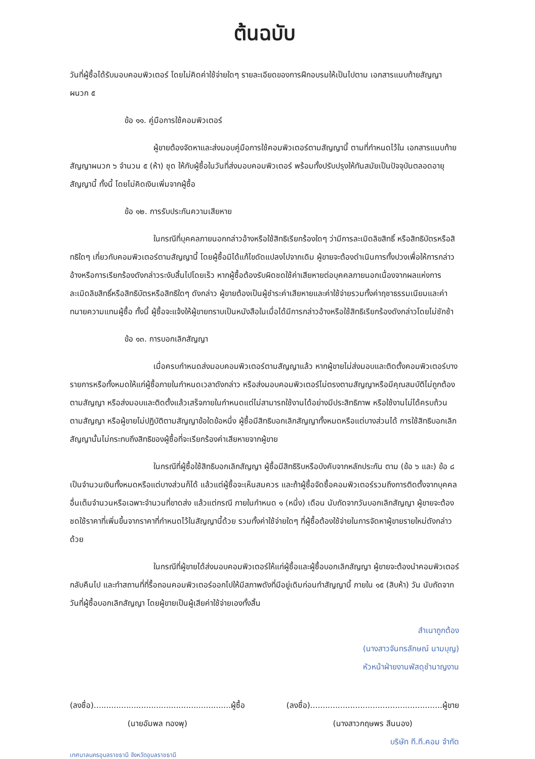ต้นฉบับ
วันที่ผู้ซื้อได้รับมอบคอมพิวเตอร์ โดยไม่คิดค่าใช้จ่ายใดๆ รายละเอียดของการฝึกอบรมให้เป็นไปตาม เอกสารแนบท้ายสัญญาผนวก ๕
ข้อ ๑๑. คู่มือการใช้คอมพิวเตอร์
ผู้ขายต้องจัดหาและส่งมอบคู่มือการใช้คอมพิวเตอร์ตามสัญญานี้ ตามที่กำหนดไว้ใน เอกสารแนบท้ายสัญญาผนวก ๖ จำนวน ๕ (ห้า) ชุด ให้กับผู้ซื้อในวันที่ส่งมอบคอมพิวเตอร์ พร้อมทั้งปรับปรุงให้ทันสมัยเป็นปัจจุบันตลอดอายุสัญญานี้ ทั้งนี้ โดยไม่คิดเงินเพิ่มจากผู้ซื้อ
ข้อ ๑๒. การรับประกันความเสียหาย
ในกรณีที่บุคคลภายนอกกล่าวอ้างหรือใช้สิทธิเรียกร้องใดๆ ว่ามีการละเมิดลิขสิทธิ์ หรือสิทธิบัตรหรือสิทธิใดๆ เกี่ยวกับคอมพิวเตอร์ตามสัญญานี้ โดยผู้ซื้อมิได้แก้ไขดัดแปลงไปจากเดิม ผู้ขายจะต้องดำเนินการทั้งปวงเพื่อให้การกล่าวอ้างหรือการเรียกร้องดังกล่าวระงับสิ้นไปโดยเร็ว หากผู้ซื้อต้องรับผิดชดใช้ค่าเสียหายต่อบุคคลภายนอกเนื่องจากผลแห่งการละเมิดลิขสิทธิ์หรือสิทธิบัตรหรือสิทธิใดๆ ดังกล่าว ผู้ขายต้องเป็นผู้ชำระค่าเสียหายและค่าใช้จ่ายรวมทั้งค่าฤชาธรรมเนียมและค่าทนายความแทนผู้ซื้อ ทั้งนี้ ผู้ซื้อจะแจ้งให้ผู้ขายทราบเป็นหนังสือในเมื่อได้มีการกล่าวอ้างหรือใช้สิทธิเรียกร้องดังกล่าวโดยไม่ชักช้า
ข้อ ๑๓. การบอกเลิกสัญญา
เมื่อครบกำหนดส่งมอบคอมพิวเตอร์ตามสัญญาแล้ว หากผู้ขายไม่ส่งมอบและติดตั้งคอมพิวเตอร์บางรายการหรือทั้งหมดให้แก่ผู้ซื้อภายในกำหนดเวลาดังกล่าว หรือส่งมอบคอมพิวเตอร์ไม่ตรงตามสัญญาหรือมีคุณสมบัติไม่ถูกต้องตามสัญญา หรือส่งมอบและติดตั้งแล้วเสร็จภายในกำหนดแต่ไม่สามารถใช้งานได้อย่างมีประสิทธิภาพ หรือใช้งานไม่ได้ครบถ้วนตามสัญญา หรือผู้ขายไม่ปฏิบัติตามสัญญาข้อใดข้อหนึ่ง ผู้ซื้อมีสิทธิบอกเลิกสัญญาทั้งหมดหรือแต่บางส่วนได้ การใช้สิทธิบอกเลิกสัญญานั้นไม่กระทบถึงสิทธิของผู้ซื้อที่จะเรียกร้องค่าเสียหายจากผู้ขาย
ในกรณีที่ผู้ซื้อใช้สิทธิบอกเลิกสัญญา ผู้ซื้อมีสิทธิริบหรือบังคับจากหลักประกัน ตาม (ข้อ ๖ และ) ข้อ ๘ เป็นจำนวนเงินทั้งหมดหรือแต่บางส่วนก็ได้ แล้วแต่ผู้ซื้อจะเห็นสมควร และถ้าผู้ซื้อจัดซื้อคอมพิวเตอร์รวมถึงการติดตั้งจากบุคคลอื่นเต็มจำนวนหรือเฉพาะจำนวนที่ขาดส่ง แล้วแต่กรณี ภายในกำหนด ๑ (หนึ่ง) เดือน นับถัดจากวันบอกเลิกสัญญา ผู้ขายจะต้องชดใช้ราคาที่เพิ่มขึ้นจากราคาที่กำหนดไว้ในสัญญานี้ด้วย รวมทั้งค่าใช้จ่ายใดๆ ที่ผู้ซื้อต้องใช้จ่ายในการจัดหาผู้ขายรายใหม่ดังกล่าวด้วย
ในกรณีที่ผู้ขายได้ส่งมอบคอมพิวเตอร์ให้แก่ผู้ซื้อและผู้ซื้อบอกเลิกสัญญา ผู้ขายจะต้องนำคอมพิวเตอร์กลับคืนไป และทำสถานที่ที่รื้อถอนคอมพิวเตอร์ออกไปให้มีสภาพดังที่มีอยู่เดิมก่อนทำสัญญานี้ ภายใน ๑๕ (สิบห้า) วัน นับถัดจากวันที่ผู้ซื้อบอกเลิกสัญญา โดยผู้ขายเป็นผู้เสียค่าใช้จ่ายเองทั้งสิ้น
สำเนาถูกต้อง
(นางสาวจันทรลักษณ์ นามบุญ)
หัวหน้าฝ่ายงานพัสดุชำนาญงาน
(ลงชื่อ).......................................................ผู้ซื้อ
(นายอัมพล ทองพุ)
(ลงชื่อ).....................................................ผู้ขาย
(นางสาวกฤษพร สีนนอง)
บริษัท ที.ที.คอม จำกัด
เทศบาลนครอุบลราชธานี จังหวัดอุบลราชธานี